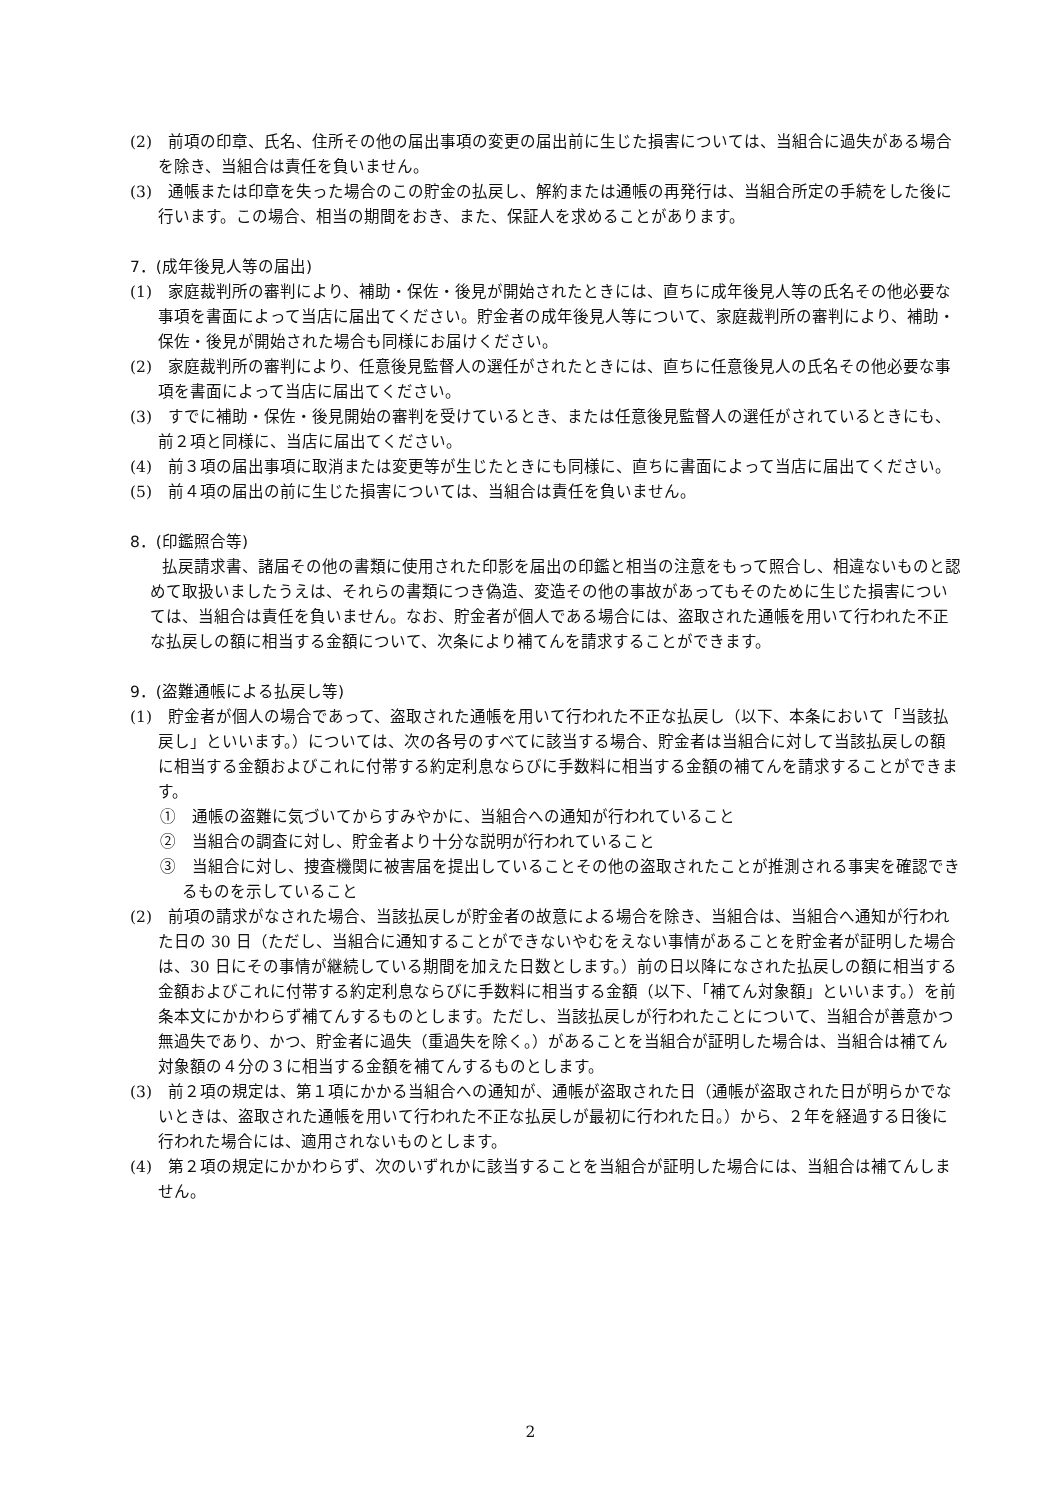(2)　前項の印章、氏名、住所その他の届出事項の変更の届出前に生じた損害については、当組合に過失がある場合を除き、当組合は責任を負いません。
(3)　通帳または印章を失った場合のこの貯金の払戻し、解約または通帳の再発行は、当組合所定の手続をした後に行います。この場合、相当の期間をおき、また、保証人を求めることがあります。
7．(成年後見人等の届出)
(1)　家庭裁判所の審判により、補助・保佐・後見が開始されたときには、直ちに成年後見人等の氏名その他必要な事項を書面によって当店に届出てください。貯金者の成年後見人等について、家庭裁判所の審判により、補助・保佐・後見が開始された場合も同様にお届けください。
(2)　家庭裁判所の審判により、任意後見監督人の選任がされたときには、直ちに任意後見人の氏名その他必要な事項を書面によって当店に届出てください。
(3)　すでに補助・保佐・後見開始の審判を受けているとき、または任意後見監督人の選任がされているときにも、前２項と同様に、当店に届出てください。
(4)　前３項の届出事項に取消または変更等が生じたときにも同様に、直ちに書面によって当店に届出てください。
(5)　前４項の届出の前に生じた損害については、当組合は責任を負いません。
8．(印鑑照合等)
払戻請求書、諸届その他の書類に使用された印影を届出の印鑑と相当の注意をもって照合し、相違ないものと認めて取扱いましたうえは、それらの書類につき偽造、変造その他の事故があってもそのために生じた損害については、当組合は責任を負いません。なお、貯金者が個人である場合には、盗取された通帳を用いて行われた不正な払戻しの額に相当する金額について、次条により補てんを請求することができます。
9．(盗難通帳による払戻し等)
(1)　貯金者が個人の場合であって、盗取された通帳を用いて行われた不正な払戻し（以下、本条において「当該払戻し」といいます。）については、次の各号のすべてに該当する場合、貯金者は当組合に対して当該払戻しの額に相当する金額およびこれに付帯する約定利息ならびに手数料に相当する金額の補てんを請求することができます。
①　通帳の盗難に気づいてからすみやかに、当組合への通知が行われていること
②　当組合の調査に対し、貯金者より十分な説明が行われていること
③　当組合に対し、捜査機関に被害届を提出していることその他の盗取されたことが推測される事実を確認できるものを示していること
(2)　前項の請求がなされた場合、当該払戻しが貯金者の故意による場合を除き、当組合は、当組合へ通知が行われた日の 30 日（ただし、当組合に通知することができないやむをえない事情があることを貯金者が証明した場合は、30 日にその事情が継続している期間を加えた日数とします。）前の日以降になされた払戻しの額に相当する金額およびこれに付帯する約定利息ならびに手数料に相当する金額（以下、「補てん対象額」といいます。）を前条本文にかかわらず補てんするものとします。ただし、当該払戻しが行われたことについて、当組合が善意かつ無過失であり、かつ、貯金者に過失（重過失を除く。）があることを当組合が証明した場合は、当組合は補てん対象額の４分の３に相当する金額を補てんするものとします。
(3)　前２項の規定は、第１項にかかる当組合への通知が、通帳が盗取された日（通帳が盗取された日が明らかでないときは、盗取された通帳を用いて行われた不正な払戻しが最初に行われた日。）から、２年を経過する日後に行われた場合には、適用されないものとします。
(4)　第２項の規定にかかわらず、次のいずれかに該当することを当組合が証明した場合には、当組合は補てんしません。
2